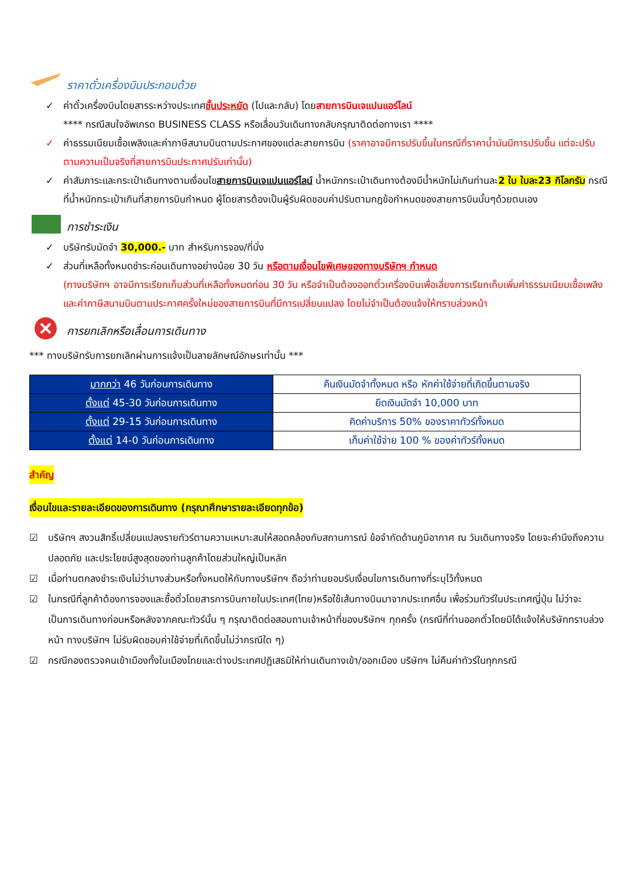ราคาตั๋วเครื่องบินประกอบด้วย
✓ ค่าตั๋วเครื่องบินโดยสารระหว่างประเทศชั้นประหยัด (ไปและกลับ) โดยสายการบินเจแปนแอร์ไลน์
**** กรณีสนใจอัพเกรด BUSINESS CLASS หรือเลื่อนวันเดินทางกลับกรุณาติดต่อทางเรา ****
✓ ค่าธรรมเนียมเชื้อเพลิงและค่าภาษีสนามบินตามประกาศของแต่ละสายการบิน (ราคาอาจมีการปรับขึ้นในกรณีที่ราคาน้ำมันมีการปรับขึ้น แต่จะปรับตามความเป็นจริงที่สายการบินประกาศปรับเท่านั้น)
✓ ค่าสัมภาระและกระเป๋าเดินทางตามเงื่อนไขสายการบินเจแปนแอร์ไลน์ น้ำหนักกระเป๋าเดินทางต้องมีน้ำหนักไม่เกินท่านละ2 ใบ ใบละ23 กิโลกรัม กรณีที่น้ำหนักกระเป๋าเกินที่สายการบินกำหนด ผู้โดยสารต้องเป็นผู้รับผิดชอบค่าปรับตามกฎข้อกำหนดของสายการบินนั้นๆด้วยตนเอง
การชำระเงิน
✓ บริษัทรับมัดจำ 30,000.- บาท สำหรับการจอง/ที่นั่ง
✓ ส่วนที่เหลือทั้งหมดชำระก่อนเดินทางอย่างน้อย 30 วัน หรือตามเงื่อนไขพิเศษของทางบริษัทฯ กำหนด
(ทางบริษัทฯ อาจมีการเรียกเก็บส่วนที่เหลือทั้งหมดก่อน 30 วัน หรือจำเป็นต้องออกตั๋วเครื่องบินเพื่อเลี่ยงการเรียกเก็บเพิ่มค่าธรรมเนียมเชื้อเพลิงและค่าภาษีสนามบินตามประกาศครั้งใหม่ของสายการบินที่มีการเปลี่ยนแปลง โดยไม่จำเป็นต้องแจ้งให้ทราบล่วงหน้า
การยกเลิกหรือเลื่อนการเดินทาง
*** ทางบริษัทรับการยกเลิกผ่านการแจ้งเป็นลายลักษณ์อักษรเท่านั้น ***
| มากกว่า 46 วันก่อนการเดินทาง | คืนเงินมัดจำทั้งหมด หรือ หักค่าใช้จ่ายที่เกิดขึ้นตามจริง |
| ตั้งแต่ 45-30 วันก่อนการเดินทาง | ยึดเงินมัดจำ 10,000 บาท |
| ตั้งแต่ 29-15 วันก่อนการเดินทาง | คิดค่าบริการ 50% ของราคาทัวร์ทั้งหมด |
| ตั้งแต่ 14-0 วันก่อนการเดินทาง | เก็บค่าใช้จ่าย 100 % ของค่าทัวร์ทั้งหมด |
สำคัญ
เงื่อนไขและรายละเอียดของการเดินทาง (กรุณาศึกษารายละเอียดทุกข้อ)
☑ บริษัทฯ สงวนสิทธิ์เปลี่ยนแปลงรายทัวร์ตามความเหมาะสมให้สอดคล้องกับสถานการณ์ ข้อจำกัดด้านภูมิอากาศ ณ วันเดินทางจริง โดยจะคำนึงถึงความปลอดภัย และประโยชน์สูงสุดของท่านลูกค้าโดยส่วนใหญ่เป็นหลัก
☑ เมื่อท่านตกลงชำระเงินไม่ว่าบางส่วนหรือทั้งหมดให้กับทางบริษัทฯ ถือว่าท่านยอมรับเงื่อนไขการเดินทางที่ระบุไว้ทั้งหมด
☑ ในกรณีที่ลูกค้าต้องการจองและซื้อตั๋วโดยสารการบินภายในประเทศ(ไทย)หรือใช้เส้นทางบินมาจากประเทศอื่น เพื่อร่วมทัวร์ในประเทศญี่ปุ่น ไม่ว่าจะเป็นการเดินทางก่อนหรือหลังจากคณะทัวร์นั้น ๆ กรุณาติดต่อสอบถามเจ้าหน้าที่ของบริษัทฯ ทุกครั้ง (กรณีที่ท่านออกตั๋วโดยมิได้แจ้งให้บริษัททราบล่วงหน้า ทางบริษัทฯ ไม่รับผิดชอบค่าใช้จ่ายที่เกิดขึ้นไม่ว่ากรณีใด ๆ)
☑ กรณีกองตรวจคนเข้าเมืองทั้งในเมืองไทยและต่างประเทศปฏิเสธมิให้ท่านเดินทางเข้า/ออกเมือง บริษัทฯ ไม่คืนค่าทัวร์ในทุกกรณี